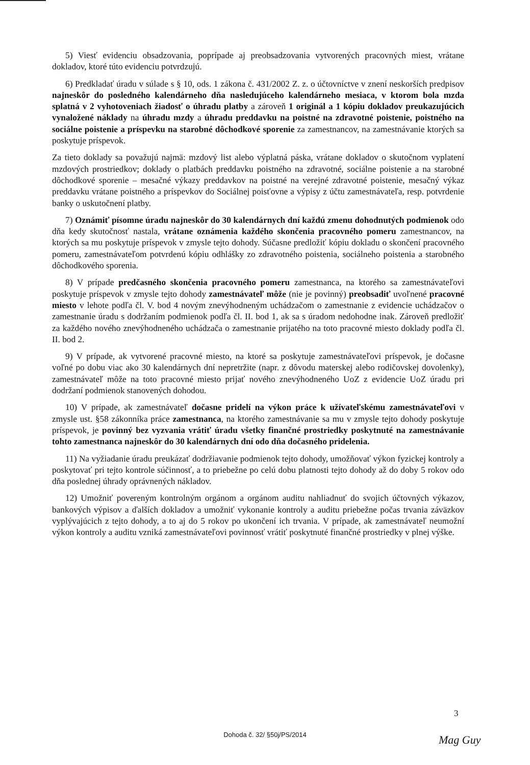5) Viesť evidenciu obsadzovania, poprípade aj preobsadzovania vytvorených pracovných miest, vrátane dokladov, ktoré túto evidenciu potvrdzujú.
6) Predkladať úradu v súlade s § 10, ods. 1 zákona č. 431/2002 Z. z. o účtovníctve v znení neskorších predpisov najneskôr do posledného kalendárneho dňa nasledujúceho kalendárneho mesiaca, v ktorom bola mzda splatná v 2 vyhotoveniach žiadosť o úhradu platby a zároveň 1 originál a 1 kópiu dokladov preukazujúcich vynaložené náklady na úhradu mzdy a úhradu preddavku na poistné na zdravotné poistenie, poistného na sociálne poistenie a príspevku na starobné dôchodkové sporenie za zamestnancov, na zamestnávanie ktorých sa poskytuje príspevok.
Za tieto doklady sa považujú najmä: mzdový list alebo výplatná páska, vrátane dokladov o skutočnom vyplatení mzdových prostriedkov; doklady o platbách preddavku poistného na zdravotné, sociálne poistenie a na starobné dôchodkové sporenie – mesačné výkazy preddavkov na poistné na verejné zdravotné poistenie, mesačný výkaz preddavku vrátane poistného a príspevkov do Sociálnej poisťovne a výpisy z účtu zamestnávateľa, resp. potvrdenie banky o uskutočnení platby.
7) Oznámiť písomne úradu najneskôr do 30 kalendárnych dní každú zmenu dohodnutých podmienok odo dňa kedy skutočnosť nastala, vrátane oznámenia každého skončenia pracovného pomeru zamestnancov, na ktorých sa mu poskytuje príspevok v zmysle tejto dohody. Súčasne predložiť kópiu dokladu o skončení pracovného pomeru, zamestnávateľom potvrdenú kópiu odhlášky zo zdravotného poistenia, sociálneho poistenia a starobného dôchodkového sporenia.
8) V prípade predčasného skončenia pracovného pomeru zamestnanca, na ktorého sa zamestnávateľovi poskytuje príspevok v zmysle tejto dohody zamestnávateľ môže (nie je povinný) preobsadiť uvoľnené pracovné miesto v lehote podľa čl. V. bod 4 novým znevýhodneným uchádzačom o zamestnanie z evidencie uchádzačov o zamestnanie úradu s dodržaním podmienok podľa čl. II. bod 1, ak sa s úradom nedohodne inak. Zároveň predložiť za každého nového znevýhodneného uchádzača o zamestnanie prijatého na toto pracovné miesto doklady podľa čl. II. bod 2.
9) V prípade, ak vytvorené pracovné miesto, na ktoré sa poskytuje zamestnávateľovi príspevok, je dočasne voľné po dobu viac ako 30 kalendárnych dní nepretržite (napr. z dôvodu materskej alebo rodičovskej dovolenky), zamestnávateľ môže na toto pracovné miesto prijať nového znevýhodneného UoZ z evidencie UoZ úradu pri dodržaní podmienok stanovených dohodou.
10) V prípade, ak zamestnávateľ dočasne pridelí na výkon práce k užívateľskému zamestnávateľovi v zmysle ust. §58 zákonníka práce zamestnanca, na ktorého zamestnávanie sa mu v zmysle tejto dohody poskytuje príspevok, je povinný bez vyzvania vrátiť úradu všetky finančné prostriedky poskytnuté na zamestnávanie tohto zamestnanca najneskôr do 30 kalendárnych dní odo dňa dočasného pridelenia.
11) Na vyžiadanie úradu preukázať dodržiavanie podmienok tejto dohody, umožňovať výkon fyzickej kontroly a poskytovať pri tejto kontrole súčinnosť, a to priebežne po celú dobu platnosti tejto dohody až do doby 5 rokov odo dňa poslednej úhrady oprávnených nákladov.
12) Umožniť povereným kontrolným orgánom a orgánom auditu nahliadnuť do svojich účtovných výkazov, bankových výpisov a ďalších dokladov a umožniť vykonanie kontroly a auditu priebežne počas trvania záväzkov vyplývajúcich z tejto dohody, a to aj do 5 rokov po ukončení ich trvania. V prípade, ak zamestnávateľ neumožní výkon kontroly a auditu vzniká zamestnávateľovi povinnosť vrátiť poskytnuté finančné prostriedky v plnej výške.
3
Dohoda č. 32/ §50j/PS/2014
Mag Guy